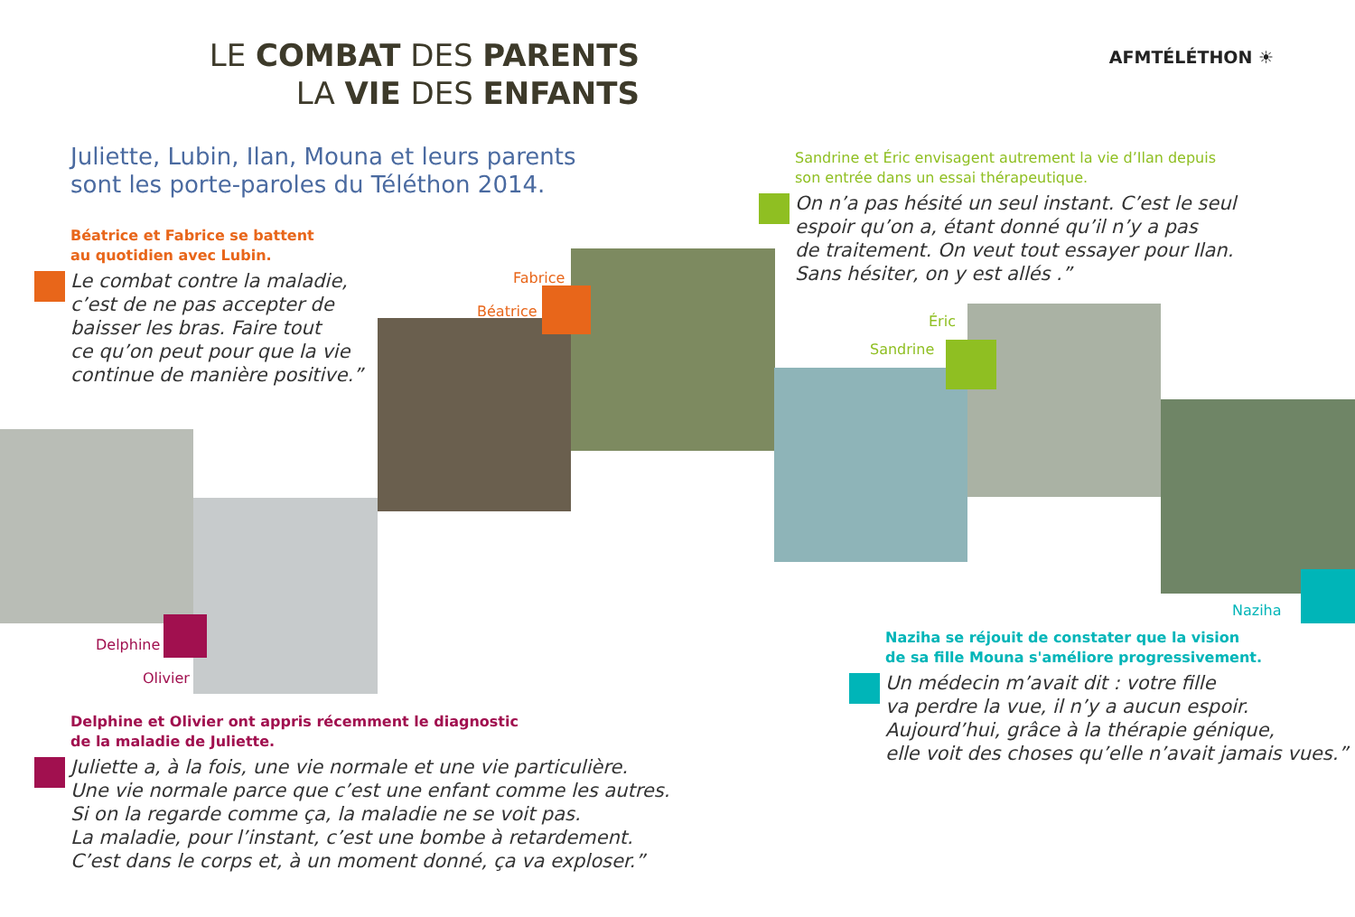AFMTÉLÉTHON ☀
LE COMBAT DES PARENTS
LA VIE DES ENFANTS
Juliette, Lubin, Ilan, Mouna et leurs parents
sont les porte-paroles du Téléthon 2014.
Béatrice et Fabrice se battent
au quotidien avec Lubin.
Le combat contre la maladie,
c’est de ne pas accepter de
baisser les bras. Faire tout
ce qu’on peut pour que la vie
continue de manière positive.”
Fabrice
Béatrice
Delphine
Olivier
Delphine et Olivier ont appris récemment le diagnostic
de la maladie de Juliette.
Juliette a, à la fois, une vie normale et une vie particulière.
Une vie normale parce que c’est une enfant comme les autres.
Si on la regarde comme ça, la maladie ne se voit pas.
La maladie, pour l’instant, c’est une bombe à retardement.
C’est dans le corps et, à un moment donné, ça va exploser.”
Sandrine et Éric envisagent autrement la vie d’Ilan depuis
son entrée dans un essai thérapeutique.
On n’a pas hésité un seul instant. C’est le seul
espoir qu’on a, étant donné qu’il n’y a pas
de traitement. On veut tout essayer pour Ilan.
Sans hésiter, on y est allés .”
Éric
Sandrine
Naziha
Naziha se réjouit de constater que la vision
de sa fille Mouna s'améliore progressivement.
Un médecin m’avait dit : votre fille
va perdre la vue, il n’y a aucun espoir.
Aujourd’hui, grâce à la thérapie génique,
elle voit des choses qu’elle n’avait jamais vues.”